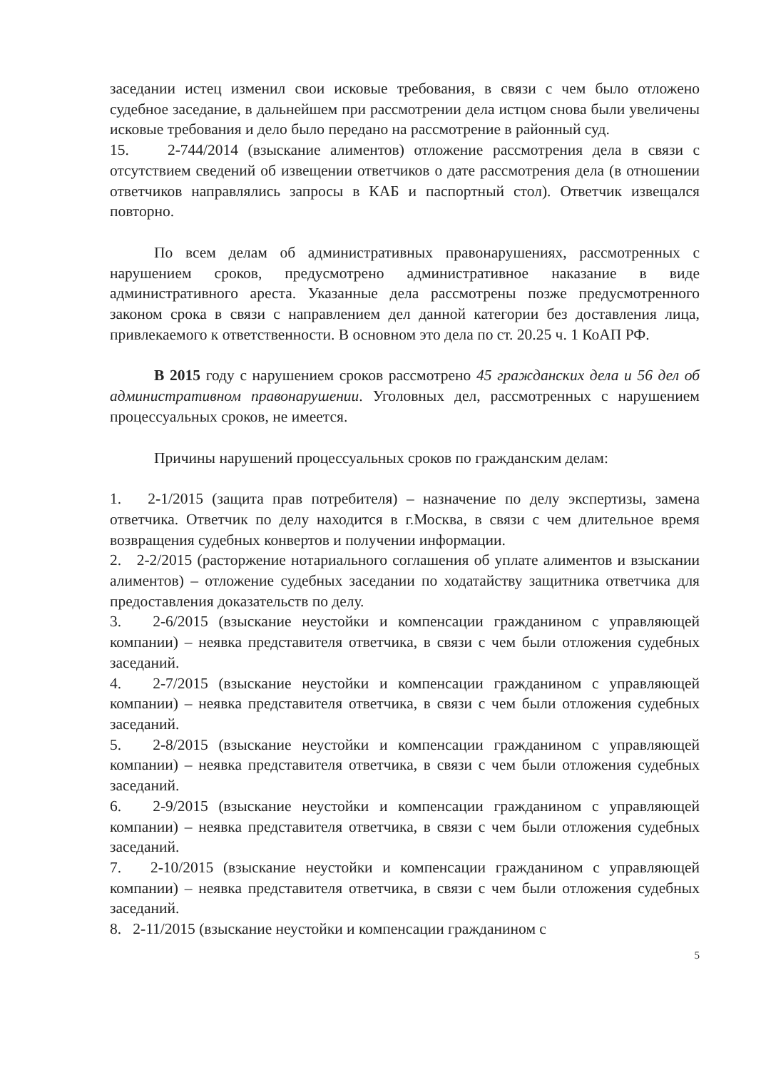заседании истец изменил свои исковые требования, в связи с чем было отложено судебное заседание, в дальнейшем при рассмотрении дела истцом снова были увеличены исковые требования и дело было передано на рассмотрение в районный суд.
15. 2-744/2014 (взыскание алиментов) отложение рассмотрения дела в связи с отсутствием сведений об извещении ответчиков о дате рассмотрения дела (в отношении ответчиков направлялись запросы в КАБ и паспортный стол). Ответчик извещался повторно.
По всем делам об административных правонарушениях, рассмотренных с нарушением сроков, предусмотрено административное наказание в виде административного ареста. Указанные дела рассмотрены позже предусмотренного законом срока в связи с направлением дел данной категории без доставления лица, привлекаемого к ответственности. В основном это дела по ст. 20.25 ч. 1 КоАП РФ.
В 2015 году с нарушением сроков рассмотрено 45 гражданских дела и 56 дел об административном правонарушении. Уголовных дел, рассмотренных с нарушением процессуальных сроков, не имеется.
Причины нарушений процессуальных сроков по гражданским делам:
1. 2-1/2015 (защита прав потребителя) – назначение по делу экспертизы, замена ответчика. Ответчик по делу находится в г.Москва, в связи с чем длительное время возвращения судебных конвертов и получении информации.
2. 2-2/2015 (расторжение нотариального соглашения об уплате алиментов и взыскании алиментов) – отложение судебных заседании по ходатайству защитника ответчика для предоставления доказательств по делу.
3. 2-6/2015 (взыскание неустойки и компенсации гражданином с управляющей компании) – неявка представителя ответчика, в связи с чем были отложения судебных заседаний.
4. 2-7/2015 (взыскание неустойки и компенсации гражданином с управляющей компании) – неявка представителя ответчика, в связи с чем были отложения судебных заседаний.
5. 2-8/2015 (взыскание неустойки и компенсации гражданином с управляющей компании) – неявка представителя ответчика, в связи с чем были отложения судебных заседаний.
6. 2-9/2015 (взыскание неустойки и компенсации гражданином с управляющей компании) – неявка представителя ответчика, в связи с чем были отложения судебных заседаний.
7. 2-10/2015 (взыскание неустойки и компенсации гражданином с управляющей компании) – неявка представителя ответчика, в связи с чем были отложения судебных заседаний.
8. 2-11/2015 (взыскание неустойки и компенсации гражданином с
5